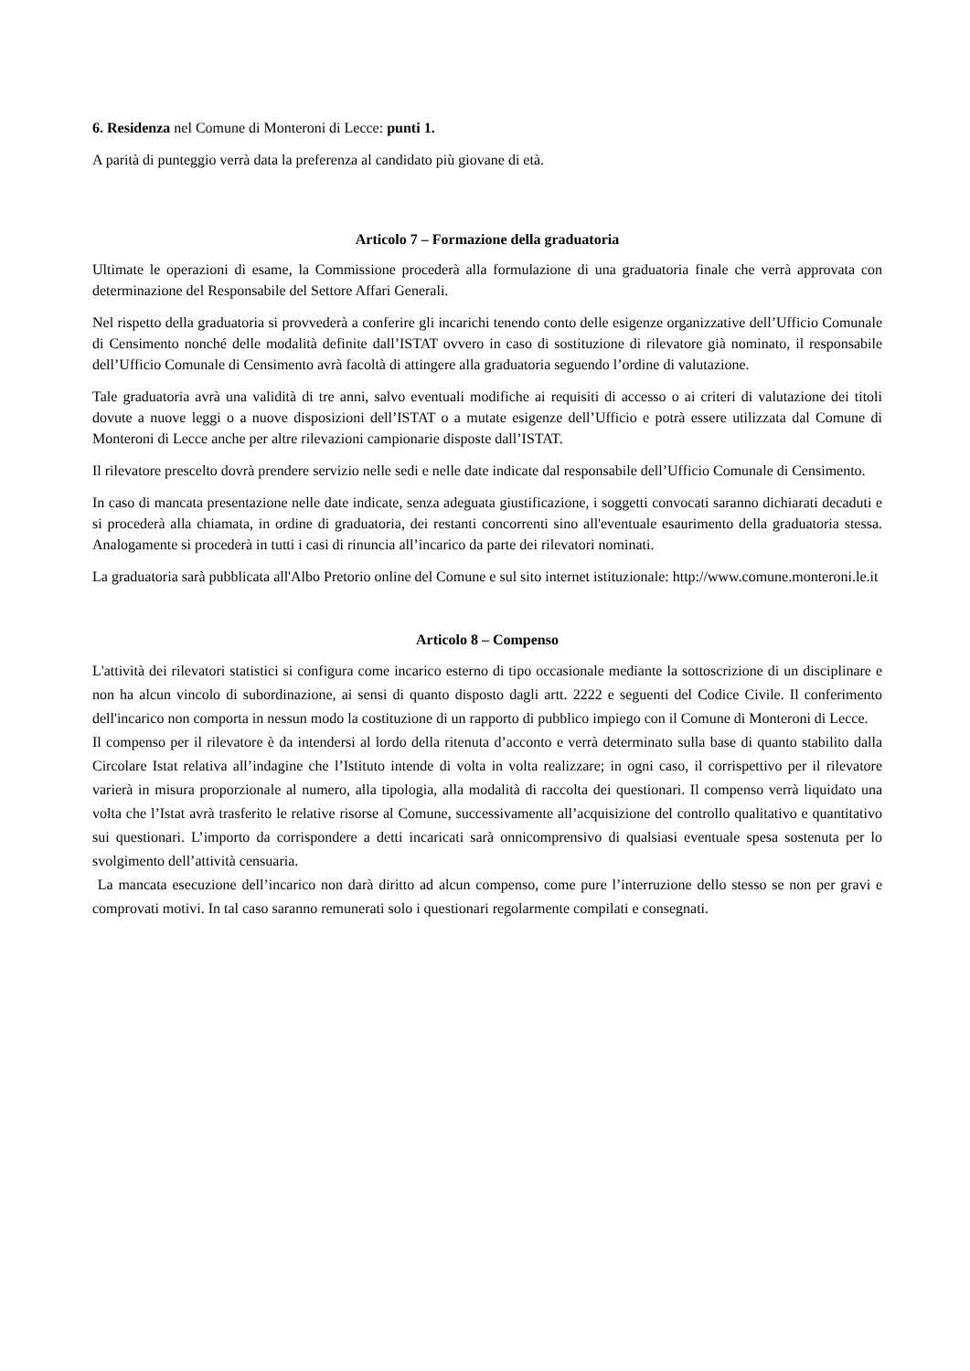6. Residenza nel Comune di Monteroni di Lecce: punti 1.
A parità di punteggio verrà data la preferenza al candidato più giovane di età.
Articolo 7 – Formazione della graduatoria
Ultimate le operazioni di esame, la Commissione procederà alla formulazione di una graduatoria finale che verrà approvata con determinazione del Responsabile del Settore Affari Generali.
Nel rispetto della graduatoria si provvederà a conferire gli incarichi tenendo conto delle esigenze organizzative dell’Ufficio Comunale di Censimento nonché delle modalità definite dall’ISTAT ovvero in caso di sostituzione di rilevatore già nominato, il responsabile dell’Ufficio Comunale di Censimento avrà facoltà di attingere alla graduatoria seguendo l’ordine di valutazione.
Tale graduatoria avrà una validità di tre anni, salvo eventuali modifiche ai requisiti di accesso o ai criteri di valutazione dei titoli dovute a nuove leggi o a nuove disposizioni dell’ISTAT o a mutate esigenze dell’Ufficio e potrà essere utilizzata dal Comune di Monteroni di Lecce anche per altre rilevazioni campionarie disposte dall’ISTAT.
Il rilevatore prescelto dovrà prendere servizio nelle sedi e nelle date indicate dal responsabile dell’Ufficio Comunale di Censimento.
In caso di mancata presentazione nelle date indicate, senza adeguata giustificazione, i soggetti convocati saranno dichiarati decaduti e si procederà alla chiamata, in ordine di graduatoria, dei restanti concorrenti sino all'eventuale esaurimento della graduatoria stessa. Analogamente si procederà in tutti i casi di rinuncia all’incarico da parte dei rilevatori nominati.
La graduatoria sarà pubblicata all'Albo Pretorio online del Comune e sul sito internet istituzionale: http://www.comune.monteroni.le.it
Articolo 8 – Compenso
L'attività dei rilevatori statistici si configura come incarico esterno di tipo occasionale mediante la sottoscrizione di un disciplinare e non ha alcun vincolo di subordinazione, ai sensi di quanto disposto dagli artt. 2222 e seguenti del Codice Civile. Il conferimento dell'incarico non comporta in nessun modo la costituzione di un rapporto di pubblico impiego con il Comune di Monteroni di Lecce.
Il compenso per il rilevatore è da intendersi al lordo della ritenuta d’acconto e verrà determinato sulla base di quanto stabilito dalla Circolare Istat relativa all’indagine che l’Istituto intende di volta in volta realizzare; in ogni caso, il corrispettivo per il rilevatore varierà in misura proporzionale al numero, alla tipologia, alla modalità di raccolta dei questionari. Il compenso verrà liquidato una volta che l’Istat avrà trasferito le relative risorse al Comune, successivamente all’acquisizione del controllo qualitativo e quantitativo sui questionari. L’importo da corrispondere a detti incaricati sarà onnicomprensivo di qualsiasi eventuale spesa sostenuta per lo svolgimento dell’attività censuaria.
La mancata esecuzione dell’incarico non darà diritto ad alcun compenso, come pure l’interruzione dello stesso se non per gravi e comprovati motivi. In tal caso saranno remunerati solo i questionari regolarmente compilati e consegnati.